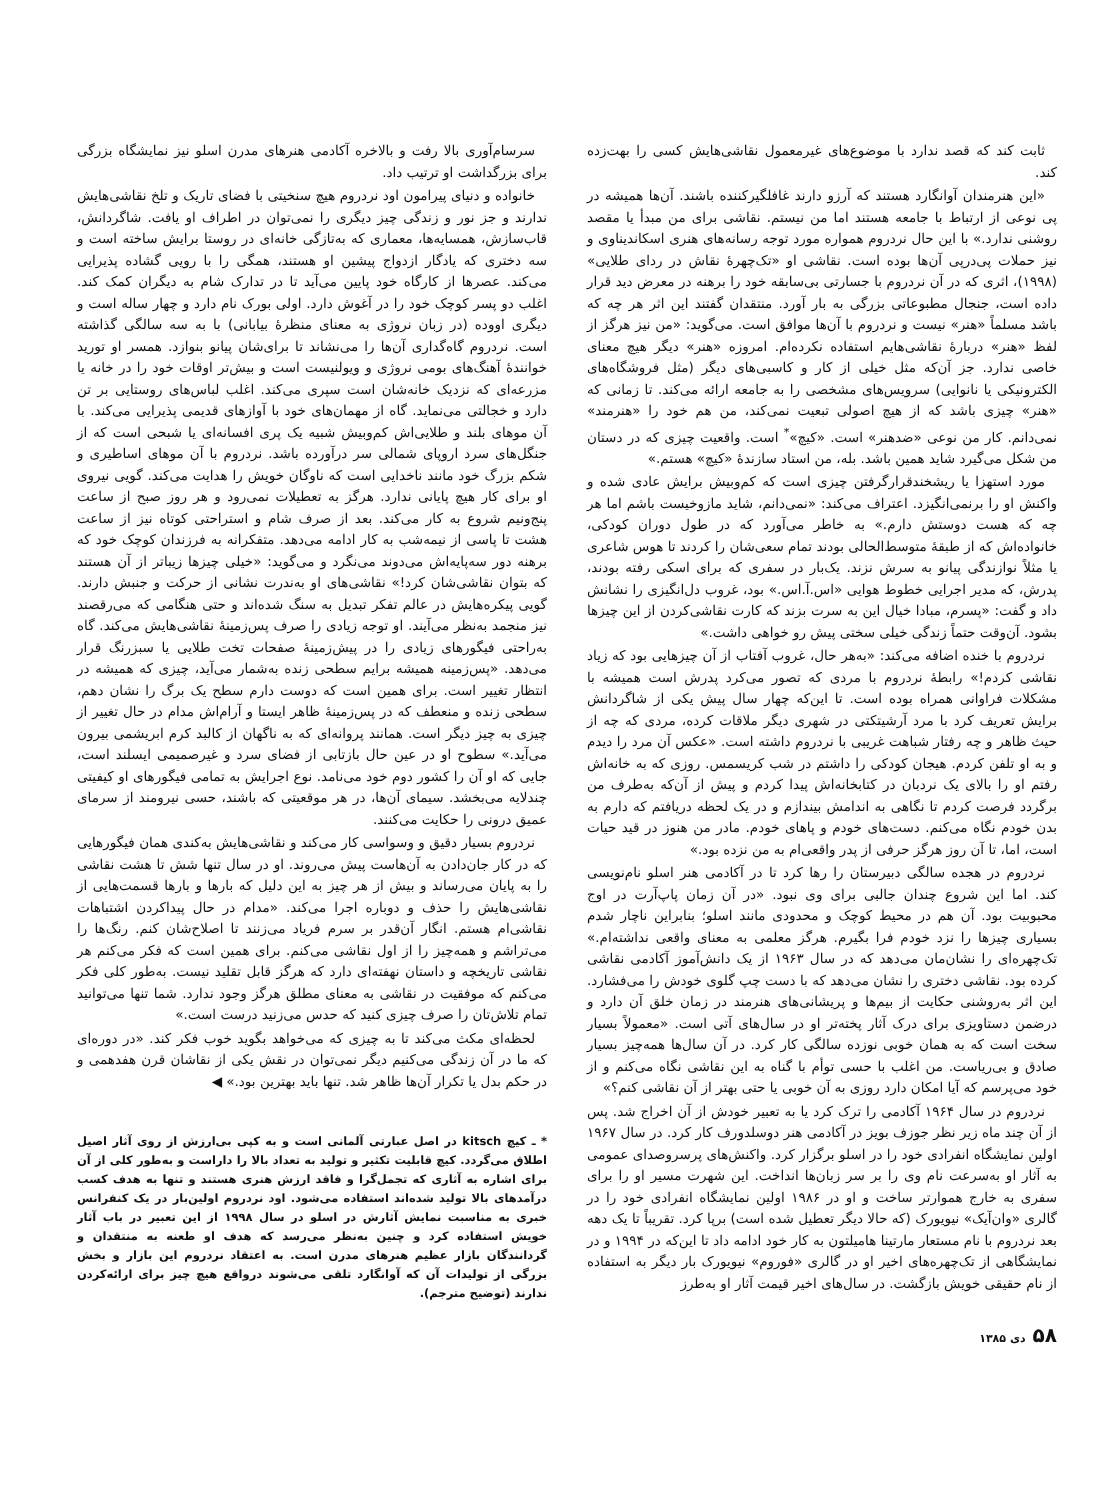ثابت کند که قصد ندارد با موضوع‌های غیرمعمول نقاشی‌هایش کسی را بهت‌زده کند.
«این هنرمندان آوانگارد هستند که آرزو دارند غافلگیرکننده باشند. آن‌ها همیشه در پی نوعی از ارتباط با جامعه هستند اما من نیستم. نقاشی برای من مبدأ یا مقصد روشنی ندارد.» با این حال نردروم همواره مورد توجه رسانه‌های هنری اسکاندیناوی و نیز حملات پی‌درپی آن‌ها بوده است. نقاشی او «تک‌چهرهٔ نقاش در ردای طلایی» (۱۹۹۸)، اثری که در آن نردروم با جسارتی بی‌سابقه خود را برهنه در معرض دید قرار داده است، جنجال مطبوعاتی بزرگی به بار آورد. منتقدان گفتند این اثر هر چه که باشد مسلماً «هنر» نیست و نردروم با آن‌ها موافق است. می‌گوید: «من نیز هرگز از لفظ «هنر» دربارهٔ نقاشی‌هایم استفاده نکرده‌ام. امروزه «هنر» دیگر هیچ معنای خاصی ندارد. جز آن‌که مثل خیلی از کار و کاسبی‌های دیگر (مثل فروشگاه‌های الکترونیکی یا نانوایی) سرویس‌های مشخصی را به جامعه ارائه می‌کند. تا زمانی که «هنر» چیزی باشد که از هیچ اصولی تبعیت نمی‌کند، من هم خود را «هنرمند» نمی‌دانم. کار من نوعی «ضدهنر» است. «کیچ»<sup>*</sup> است. واقعیت چیزی که در دستان من شکل می‌گیرد شاید همین باشد. بله، من استاد سازندهٔ «کیچ» هستم.»
مورد استهزا یا ریشخندقرارگرفتن چیزی است که کم‌وبیش برایش عادی شده و واکنش او را برنمی‌انگیزد. اعتراف می‌کند: «نمی‌دانم، شاید مازوخیست باشم اما هر چه که هست دوستش دارم.» به خاطر می‌آورد که در طول دوران کودکی، خانواده‌اش که از طبقهٔ متوسط‌الحالی بودند تمام سعی‌شان را کردند تا هوس شاعری یا مثلاً نوازندگی پیانو به سرش نزند. یک‌بار در سفری که برای اسکی رفته بودند، پدرش، که مدیر اجرایی خطوط هوایی «اس.آ.اس.» بود، غروب دل‌انگیزی را نشانش داد و گفت: «پسرم، مبادا خیال این به سرت بزند که کارت نقاشی‌کردن از این چیزها بشود. آن‌وقت حتماً زندگی خیلی سختی پیش رو خواهی داشت.»
نردروم با خنده اضافه می‌کند: «به‌هر حال، غروب آفتاب از آن چیزهایی بود که زیاد نقاشی کردم!» رابطهٔ نردروم با مردی که تصور می‌کرد پدرش است همیشه با مشکلات فراوانی همراه بوده است. تا این‌که چهار سال پیش یکی از شاگردانش برایش تعریف کرد با مرد آرشیتکتی در شهری دیگر ملاقات کرده، مردی که چه از حیث ظاهر و چه رفتار شباهت غریبی با نردروم داشته است. «عکس آن مرد را دیدم و به او تلفن کردم. هیجان کودکی را داشتم در شب کریسمس. روزی که به خانه‌اش رفتم او را بالای یک نردبان در کتابخانه‌اش پیدا کردم و پیش از آن‌که به‌طرف من برگردد فرصت کردم تا نگاهی به اندامش بیندازم و در یک لحظه دریافتم که دارم به بدن خودم نگاه می‌کنم. دست‌های خودم و پاهای خودم. مادر من هنوز در قید حیات است، اما، تا آن روز هرگز حرفی از پدر واقعی‌ام به من نزده بود.»
نردروم در هجده سالگی دبیرستان را رها کرد تا در آکادمی هنر اسلو نام‌نویسی کند. اما این شروع چندان جالبی برای وی نبود. «در آن زمان پاپ‌آرت در اوج محبوبیت بود. آن هم در محیط کوچک و محدودی مانند اسلو؛ بنابراین ناچار شدم بسیاری چیزها را نزد خودم فرا بگیرم. هرگز معلمی به معنای واقعی نداشته‌ام.» تک‌چهره‌ای را نشان‌مان می‌دهد که در سال ۱۹۶۳ از یک دانش‌آموز آکادمی نقاشی کرده بود. نقاشی دختری را نشان می‌دهد که با دست چپ گلوی خودش را می‌فشارد. این اثر به‌روشنی حکایت از بیم‌ها و پریشانی‌های هنرمند در زمان خلق آن دارد و درضمن دستاویزی برای درک آثار پخته‌تر او در سال‌های آتی است. «معمولاً بسیار سخت است که به همان خوبی نوزده سالگی کار کرد. در آن سال‌ها همه‌چیز بسیار صادق و بی‌ریاست. من اغلب با حسی توأم با گناه به این نقاشی نگاه می‌کنم و از خود می‌پرسم که آیا امکان دارد روزی به آن خوبی یا حتی بهتر از آن نقاشی کنم؟»
نردروم در سال ۱۹۶۴ آکادمی را ترک کرد یا به تعبیر خودش از آن اخراج شد. پس از آن چند ماه زیر نظر جوزف بویز در آکادمی هنر دوسلدورف کار کرد. در سال ۱۹۶۷ اولین نمایشگاه انفرادی خود را در اسلو برگزار کرد. واکنش‌های پرسروصدای عمومی به آثار او به‌سرعت نام وی را بر سر زبان‌ها انداخت. این شهرت مسیر او را برای سفری به خارج هموارتر ساخت و او در ۱۹۸۶ اولین نمایشگاه انفرادی خود را در گالری «وان‌آیک» نیویورک (که حالا دیگر تعطیل شده است) برپا کرد. تقریباً تا یک دهه بعد نردروم با نام مستعار مارتینا هامیلتون به کار خود ادامه داد تا این‌که در ۱۹۹۴ و در نمایشگاهی از تک‌چهره‌های اخیر او در گالری «فوروم» نیویورک بار دیگر به استفاده از نام حقیقی خویش بازگشت. در سال‌های اخیر قیمت آثار او به‌طرز
سرسام‌آوری بالا رفت و بالاخره آکادمی هنرهای مدرن اسلو نیز نمایشگاه بزرگی برای بزرگداشت او ترتیب داد.
خانواده و دنیای پیرامون اود نردروم هیچ سنخیتی با فضای تاریک و تلخ نقاشی‌هایش ندارند و جز نور و زندگی چیز دیگری را نمی‌توان در اطراف او یافت. شاگردانش، قاب‌سازش، همسایه‌ها، معماری که به‌تازگی خانه‌ای در روستا برایش ساخته است و سه دختری که یادگار ازدواج پیشین او هستند، همگی را با رویی گشاده پذیرایی می‌کند. عصرها از کارگاه خود پایین می‌آید تا در تدارک شام به دیگران کمک کند. اغلب دو پسر کوچک خود را در آغوش دارد. اولی بورک نام دارد و چهار ساله است و دیگری اووده (در زبان نروژی به معنای منظرهٔ بیابانی) با به سه سالگی گذاشته است. نردروم گاه‌گداری آن‌ها را می‌نشاند تا برای‌شان پیانو بنوازد. همسر او تورید خوانندهٔ آهنگ‌های بومی نروژی و ویولنیست است و بیش‌تر اوقات خود را در خانه یا مزرعه‌ای که نزدیک خانه‌شان است سپری می‌کند. اغلب لباس‌های روستایی بر تن دارد و خجالتی می‌نماید. گاه از مهمان‌های خود با آوازهای قدیمی پذیرایی می‌کند. با آن موهای بلند و طلایی‌اش کم‌وبیش شبیه یک پری افسانه‌ای یا شبحی است که از جنگل‌های سرد اروپای شمالی سر درآورده باشد. نردروم با آن موهای اساطیری و شکم بزرگ خود مانند ناخدایی است که ناوگان خویش را هدایت می‌کند. گویی نیروی او برای کار هیچ پایانی ندارد. هرگز به تعطیلات نمی‌رود و هر روز صبح از ساعت پنج‌ونیم شروع به کار می‌کند. بعد از صرف شام و استراحتی کوتاه نیز از ساعت هشت تا پاسی از نیمه‌شب به کار ادامه می‌دهد. متفکرانه به فرزندان کوچک خود که برهنه دور سه‌پایه‌اش می‌دوند می‌نگرد و می‌گوید: «خیلی چیزها زیباتر از آن هستند که بتوان نقاشی‌شان کرد!» نقاشی‌های او به‌ندرت نشانی از حرکت و جنبش دارند. گویی پیکره‌هایش در عالم تفکر تبدیل به سنگ شده‌اند و حتی هنگامی که می‌رقصند نیز منجمد به‌نظر می‌آیند. او توجه زیادی را صرف پس‌زمینهٔ نقاشی‌هایش می‌کند. گاه به‌راحتی فیگورهای زیادی را در پیش‌زمینهٔ صفحات تخت طلایی یا سبزرنگ قرار می‌دهد. «پس‌زمینه همیشه برایم سطحی زنده به‌شمار می‌آید، چیزی که همیشه در انتظار تغییر است. برای همین است که دوست دارم سطح یک برگ را نشان دهم، سطحی زنده و منعطف که در پس‌زمینهٔ ظاهر ایستا و آرام‌اش مدام در حال تغییر از چیزی به چیز دیگر است. همانند پروانه‌ای که به ناگهان از کالبد کرم ابریشمی بیرون می‌آید.» سطوح او در عین حال بازتابی از فضای سرد و غیرصمیمی ایسلند است، جایی که او آن را کشور دوم خود می‌نامد. نوع اجرایش به تمامی فیگورهای او کیفیتی چندلایه می‌بخشد. سیمای آن‌ها، در هر موقعیتی که باشند، حسی نیرومند از سرمای عمیق درونی را حکایت می‌کنند.
نردروم بسیار دقیق و وسواسی کار می‌کند و نقاشی‌هایش به‌کندی همان فیگورهایی که در کار جان‌دادن به آن‌هاست پیش می‌روند. او در سال تنها شش تا هشت نقاشی را به پایان می‌رساند و بیش از هر چیز به این دلیل که بارها و بارها قسمت‌هایی از نقاشی‌هایش را حذف و دوباره اجرا می‌کند. «مدام در حال پیداکردن اشتباهات نقاشی‌ام هستم. انگار آن‌قدر بر سرم فریاد می‌زنند تا اصلاح‌شان کنم. رنگ‌ها را می‌تراشم و همه‌چیز را از اول نقاشی می‌کنم. برای همین است که فکر می‌کنم هر نقاشی تاریخچه و داستان نهفته‌ای دارد که هرگز قابل تقلید نیست. به‌طور کلی فکر می‌کنم که موفقیت در نقاشی به معنای مطلق هرگز وجود ندارد. شما تنها می‌توانید تمام تلاش‌تان را صرف چیزی کنید که حدس می‌زنید درست است.»
لحظه‌ای مکث می‌کند تا به چیزی که می‌خواهد بگوید خوب فکر کند. «در دوره‌ای که ما در آن زندگی می‌کنیم دیگر نمی‌توان در نقش یکی از نقاشان قرن هفدهمی و در حکم بدل یا تکرار آن‌ها ظاهر شد. تنها باید بهترین بود.» ◀
* ـ کیچ kitsch در اصل عبارتی آلمانی است و به کپی بی‌ارزش از روی آثار اصیل اطلاق می‌گردد. کیچ قابلیت تکثیر و تولید به تعداد بالا را داراست و به‌طور کلی از آن برای اشاره به آثاری که تجمل‌گرا و فاقد ارزش هنری هستند و تنها به هدف کسب درآمدهای بالا تولید شده‌اند استفاده می‌شود. اود نردروم اولین‌بار در یک کنفرانس خبری به مناسبت نمایش آثارش در اسلو در سال ۱۹۹۸ از این تعبیر در باب آثار خویش استفاده کرد و چنین به‌نظر می‌رسد که هدف او طعنه به منتقدان و گردانندگان بازار عظیم هنرهای مدرن است. به اعتقاد نردروم این بازار و بخش بزرگی از تولیدات آن که آوانگارد تلقی می‌شوند درواقع هیچ چیز برای ارائه‌کردن ندارند (توضیح مترجم).
۵۸ دی ۱۳۸۵